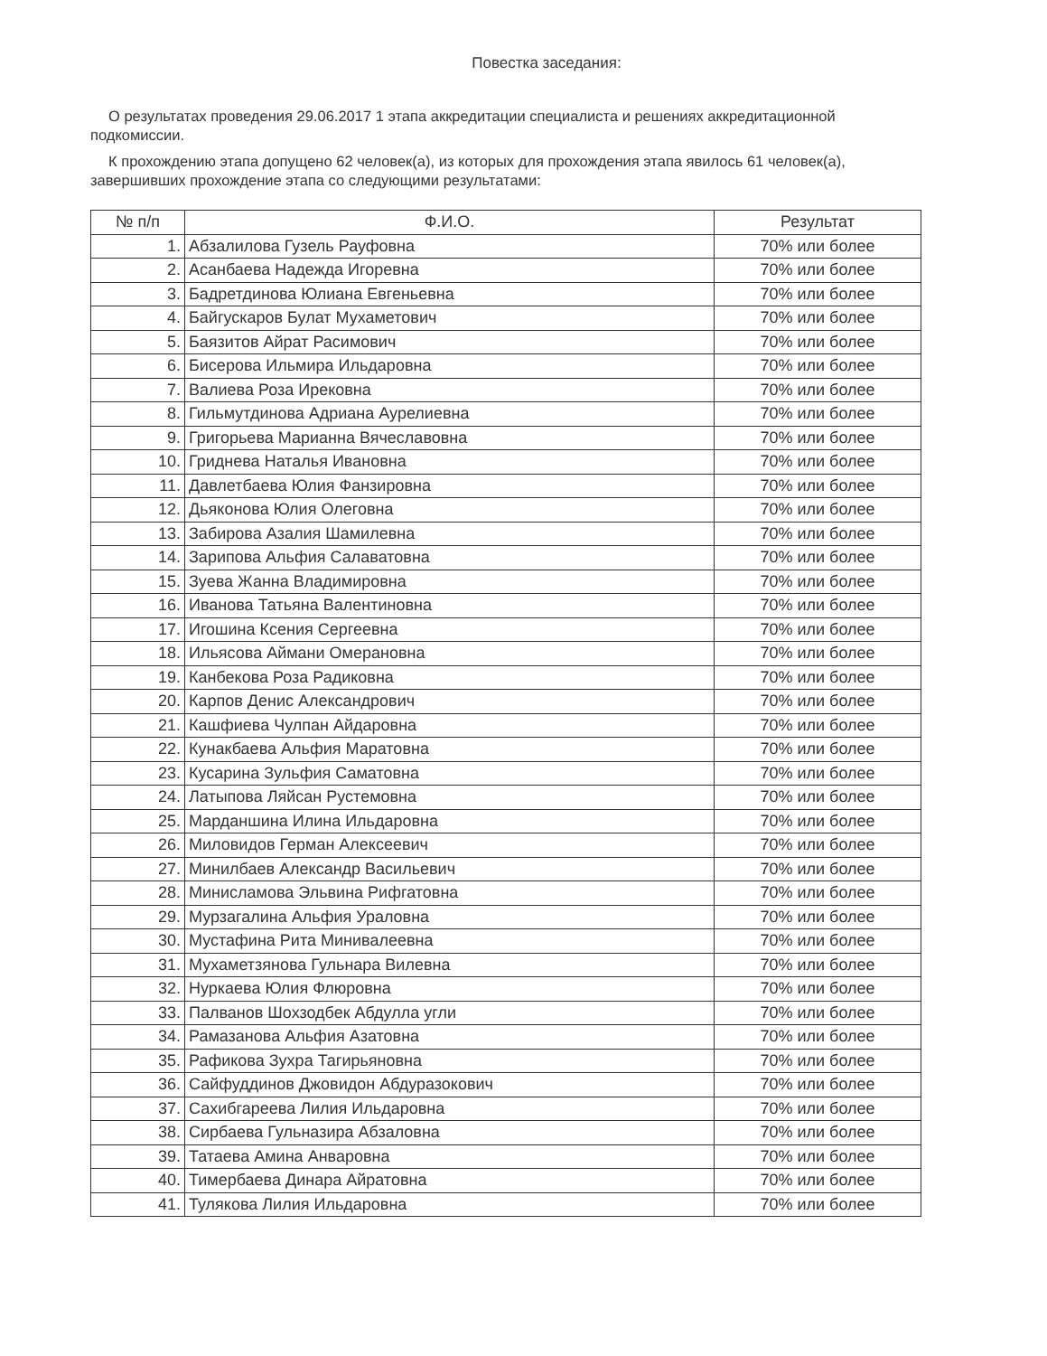Повестка заседания:
О результатах проведения 29.06.2017 1 этапа аккредитации специалиста и решениях аккредитационной подкомиссии.
К прохождению этапа допущено 62 человек(а), из которых для прохождения этапа явилось 61 человек(а), завершивших прохождение этапа со следующими результатами:
| № п/п | Ф.И.О. | Результат |
| --- | --- | --- |
| 1. | Абзалилова Гузель Рауфовна | 70% или более |
| 2. | Асанбаева Надежда Игоревна | 70% или более |
| 3. | Бадретдинова Юлиана Евгеньевна | 70% или более |
| 4. | Байгускаров Булат Мухаметович | 70% или более |
| 5. | Баязитов Айрат Расимович | 70% или более |
| 6. | Бисерова Ильмира Ильдаровна | 70% или более |
| 7. | Валиева Роза Ирековна | 70% или более |
| 8. | Гильмутдинова Адриана Аурелиевна | 70% или более |
| 9. | Григорьева Марианна Вячеславовна | 70% или более |
| 10. | Гриднева Наталья Ивановна | 70% или более |
| 11. | Давлетбаева Юлия Фанзировна | 70% или более |
| 12. | Дьяконова Юлия Олеговна | 70% или более |
| 13. | Забирова Азалия Шамилевна | 70% или более |
| 14. | Зарипова Альфия Салаватовна | 70% или более |
| 15. | Зуева Жанна Владимировна | 70% или более |
| 16. | Иванова Татьяна Валентиновна | 70% или более |
| 17. | Игошина Ксения Сергеевна | 70% или более |
| 18. | Ильясова Аймани Омерановна | 70% или более |
| 19. | Канбекова Роза Радиковна | 70% или более |
| 20. | Карпов Денис Александрович | 70% или более |
| 21. | Кашфиева Чулпан Айдаровна | 70% или более |
| 22. | Кунакбаева Альфия Маратовна | 70% или более |
| 23. | Кусарина Зульфия Саматовна | 70% или более |
| 24. | Латыпова Ляйсан Рустемовна | 70% или более |
| 25. | Марданшина Илина Ильдаровна | 70% или более |
| 26. | Миловидов Герман Алексеевич | 70% или более |
| 27. | Минилбаев Александр Васильевич | 70% или более |
| 28. | Минисламова Эльвина Рифгатовна | 70% или более |
| 29. | Мурзагалина Альфия Ураловна | 70% или более |
| 30. | Мустафина Рита Минивалеевна | 70% или более |
| 31. | Мухаметзянова Гульнара Вилевна | 70% или более |
| 32. | Нуркаева Юлия Флюровна | 70% или более |
| 33. | Палванов Шохзодбек Абдулла угли | 70% или более |
| 34. | Рамазанова Альфия Азатовна | 70% или более |
| 35. | Рафикова Зухра Тагирьяновна | 70% или более |
| 36. | Сайфуддинов Джовидон Абдуразокович | 70% или более |
| 37. | Сахибгареева Лилия Ильдаровна | 70% или более |
| 38. | Сирбаева Гульназира Абзаловна | 70% или более |
| 39. | Татаева Амина Анваровна | 70% или более |
| 40. | Тимербаева Динара Айратовна | 70% или более |
| 41. | Тулякова Лилия Ильдаровна | 70% или более |